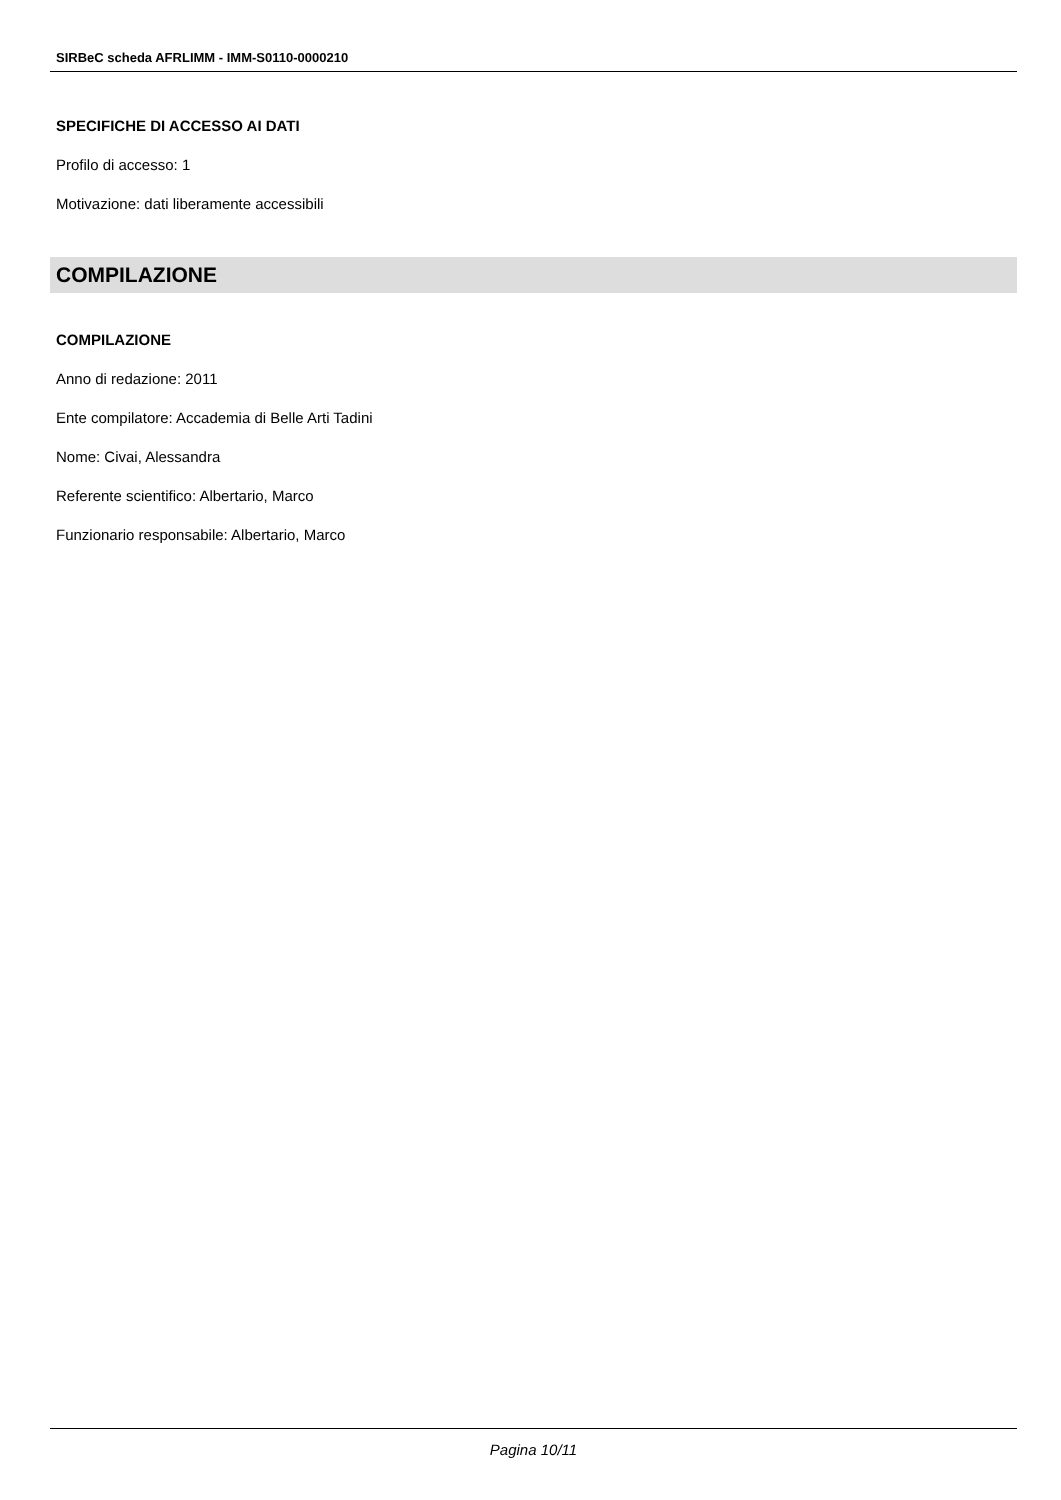SIRBeC scheda AFRLIMM - IMM-S0110-0000210
SPECIFICHE DI ACCESSO AI DATI
Profilo di accesso: 1
Motivazione: dati liberamente accessibili
COMPILAZIONE
COMPILAZIONE
Anno di redazione: 2011
Ente compilatore: Accademia di Belle Arti Tadini
Nome: Civai, Alessandra
Referente scientifico: Albertario, Marco
Funzionario responsabile: Albertario, Marco
Pagina 10/11